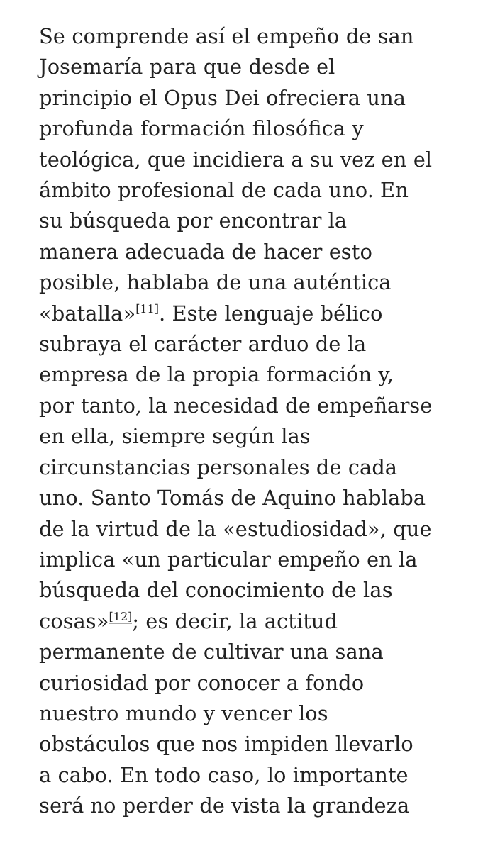Se comprende así el empeño de san
Josemaría para que desde el
principio el Opus Dei ofreciera una
profunda formación filosófica y
teológica, que incidiera a su vez en el
ámbito profesional de cada uno. En
su búsqueda por encontrar la
manera adecuada de hacer esto
posible, hablaba de una auténtica
«batalla»<sup>[11]</sup>. Este lenguaje bélico
subraya el carácter arduo de la
empresa de la propia formación y,
por tanto, la necesidad de empeñarse
en ella, siempre según las
circunstancias personales de cada
uno. Santo Tomás de Aquino hablaba
de la virtud de la «estudiosidad», que
implica «un particular empeño en la
búsqueda del conocimiento de las
cosas»<sup>[12]</sup>; es decir, la actitud
permanente de cultivar una sana
curiosidad por conocer a fondo
nuestro mundo y vencer los
obstáculos que nos impiden llevarlo
a cabo. En todo caso, lo importante
será no perder de vista la grandeza